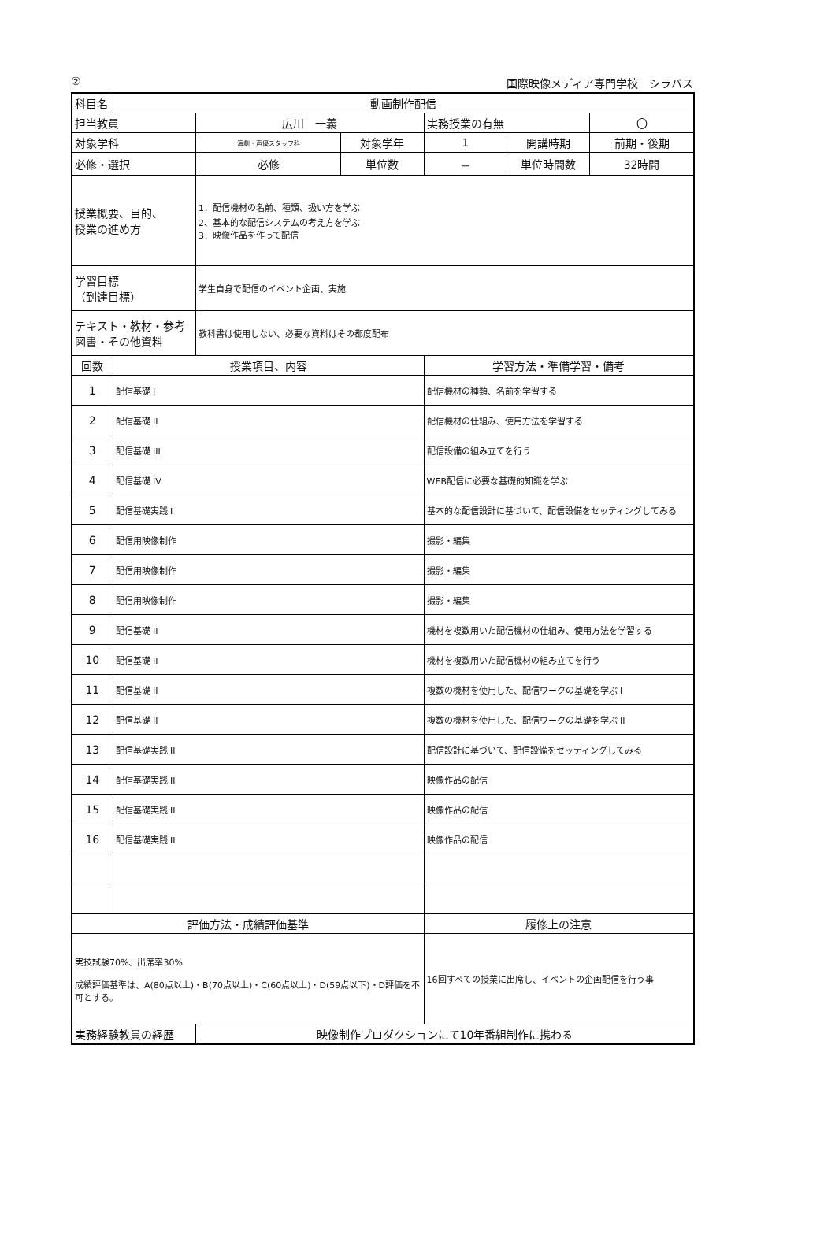② 国際映像メディア専門学校　シラバス
| 科目名 | 動画制作配信 | | | | | |
| 担当教員 | | 広川 一義 | | 実務授業の有無 | | 〇 |
| 対象学科 | | 演劇・声優スタッフ科 | 対象学年 | 1 | 開講時期 | 前期・後期 |
| 必修・選択 | | 必修 | 単位数 | － | 単位時間数 | 32時間 |
| 授業概要、目的、 授業の進め方 | | 1．配信機材の名前、種類、扱い方を学ぶ 2、基本的な配信システムの考え方を学ぶ 3．映像作品を作って配信 | | | | |
| 学習目標 （到達目標） | | 学生自身で配信のイベント企画、実施 | | | | |
| テキスト・教材・参考図書・その他資料 | | 教科書は使用しない、必要な資料はその都度配布 | | | | |
| 回数 | 授業項目、内容 | | | 学習方法・準備学習・備考 | | |
| 1 | 配信基礎 I | | | 配信機材の種類、名前を学習する | | |
| 2 | 配信基礎 II | | | 配信機材の仕組み、使用方法を学習する | | |
| 3 | 配信基礎 III | | | 配信設備の組み立てを行う | | |
| 4 | 配信基礎 IV | | | WEB配信に必要な基礎的知識を学ぶ | | |
| 5 | 配信基礎実践 I | | | 基本的な配信設計に基づいて、配信設備をセッティングしてみる | | |
| 6 | 配信用映像制作 | | | 撮影・編集 | | |
| 7 | 配信用映像制作 | | | 撮影・編集 | | |
| 8 | 配信用映像制作 | | | 撮影・編集 | | |
| 9 | 配信基礎 II | | | 機材を複数用いた配信機材の仕組み、使用方法を学習する | | |
| 10 | 配信基礎 II | | | 機材を複数用いた配信機材の組み立てを行う | | |
| 11 | 配信基礎 II | | | 複数の機材を使用した、配信ワークの基礎を学ぶ I | | |
| 12 | 配信基礎 II | | | 複数の機材を使用した、配信ワークの基礎を学ぶ II | | |
| 13 | 配信基礎実践 II | | | 配信設計に基づいて、配信設備をセッティングしてみる | | |
| 14 | 配信基礎実践 II | | | 映像作品の配信 | | |
| 15 | 配信基礎実践 II | | | 映像作品の配信 | | |
| 16 | 配信基礎実践 II | | | 映像作品の配信 | | |
| 評価方法・成績評価基準 | | | | 履修上の注意 | | |
| 実技試験70%、出席率30% 成績評価基準は、A(80点以上)・B(70点以上)・C(60点以上)・D(59点以下)・D評価を不可とする。 | | | | 16回すべての授業に出席し、イベントの企画配信を行う事 | | |
| 実務経験教員の経歴 | | 映像制作プロダクションにて10年番組制作に携わる | | | | |